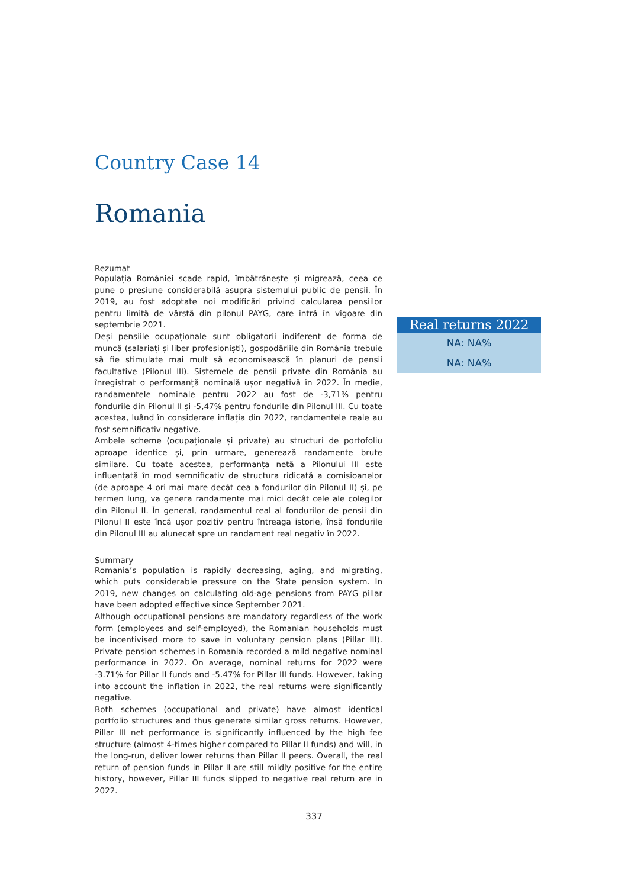Country Case 14
Romania
Rezumat
Populația României scade rapid, îmbătrânește și migrează, ceea ce pune o presiune considerabilă asupra sistemului public de pensii. În 2019, au fost adoptate noi modificări privind calcularea pensiilor pentru limită de vârstă din pilonul PAYG, care intră în vigoare din septembrie 2021.
Deși pensiile ocupaționale sunt obligatorii indiferent de forma de muncă (salariați și liber profesioniști), gospodăriile din România trebuie să fie stimulate mai mult să economisească în planuri de pensii facultative (Pilonul III). Sistemele de pensii private din România au înregistrat o performanță nominală ușor negativă în 2022. În medie, randamentele nominale pentru 2022 au fost de -3,71% pentru fondurile din Pilonul II și -5,47% pentru fondurile din Pilonul III. Cu toate acestea, luând în considerare inflația din 2022, randamentele reale au fost semnificativ negative.
Ambele scheme (ocupaționale și private) au structuri de portofoliu aproape identice și, prin urmare, generează randamente brute similare. Cu toate acestea, performanța netă a Pilonului III este influențată în mod semnificativ de structura ridicată a comisioanelor (de aproape 4 ori mai mare decât cea a fondurilor din Pilonul II) și, pe termen lung, va genera randamente mai mici decât cele ale colegilor din Pilonul II. În general, randamentul real al fondurilor de pensii din Pilonul II este încă ușor pozitiv pentru întreaga istorie, însă fondurile din Pilonul III au alunecat spre un randament real negativ în 2022.
Summary
Romania’s population is rapidly decreasing, aging, and migrating, which puts considerable pressure on the State pension system. In 2019, new changes on calculating old-age pensions from PAYG pillar have been adopted effective since September 2021.
Although occupational pensions are mandatory regardless of the work form (employees and self-employed), the Romanian households must be incentivised more to save in voluntary pension plans (Pillar III). Private pension schemes in Romania recorded a mild negative nominal performance in 2022. On average, nominal returns for 2022 were -3.71% for Pillar II funds and -5.47% for Pillar III funds. However, taking into account the inflation in 2022, the real returns were significantly negative.
Both schemes (occupational and private) have almost identical portfolio structures and thus generate similar gross returns. However, Pillar III net performance is significantly influenced by the high fee structure (almost 4-times higher compared to Pillar II funds) and will, in the long-run, deliver lower returns than Pillar II peers. Overall, the real return of pension funds in Pillar II are still mildly positive for the entire history, however, Pillar III funds slipped to negative real return are in 2022.
Real returns 2022
NA: NA%
NA: NA%
337